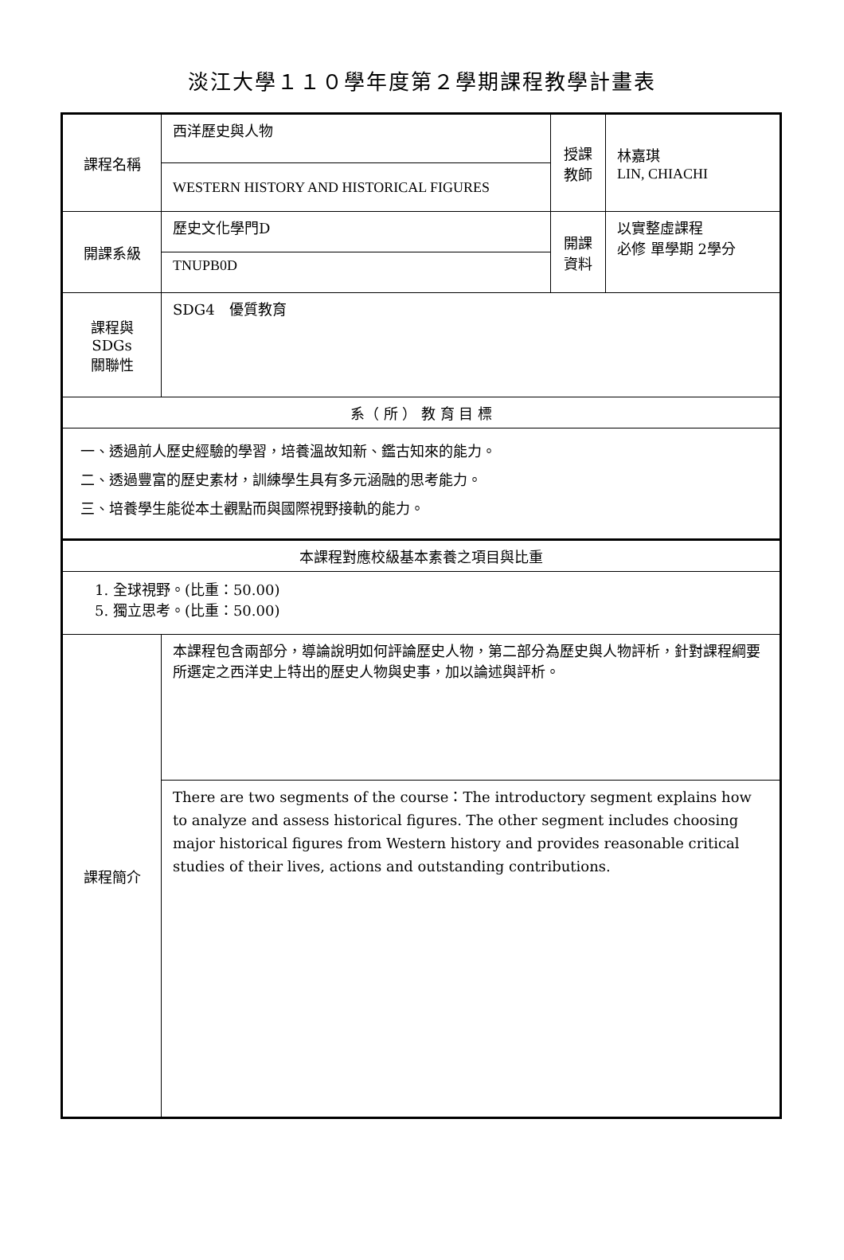淡江大學１１０學年度第２學期課程教學計畫表
| 課程名稱 | 西洋歷史與人物 | 授課 教師 | 林嘉琪 LIN, CHIACHI |
| | WESTERN HISTORY AND HISTORICAL FIGURES | | |
| 開課系級 | 歷史文化學門D | 開課 資料 | 以實整虛課程 必修 單學期 2學分 |
| | TNUPB0D | | |
| 課程與SDGs 關聯性 | SDG4 優質教育 | | |
| 系（ 所 ） 教 育 目 標 | | | |
| 一、透過前人歷史經驗的學習，培養溫故知新、鑑古知來的能力。 二、透過豐富的歷史素材，訓練學生具有多元涵融的思考能力。 三、培養學生能從本土觀點而與國際視野接軌的能力。 | | | |
| 本課程對應校級基本素養之項目與比重 | | | |
| 1. 全球視野。(比重：50.00) 5. 獨立思考。(比重：50.00) | | | |
| 課程簡介 | 本課程包含兩部分，導論說明如何評論歷史人物，第二部分為歷史與人物評析，針對課程綱要所選定之西洋史上特出的歷史人物與史事，加以論述與評析。 | | |
| | There are two segments of the course：The introductory segment explains how to analyze and assess historical figures. The other segment includes choosing major historical figures from Western history and provides reasonable critical studies of their lives, actions and outstanding contributions. | | |